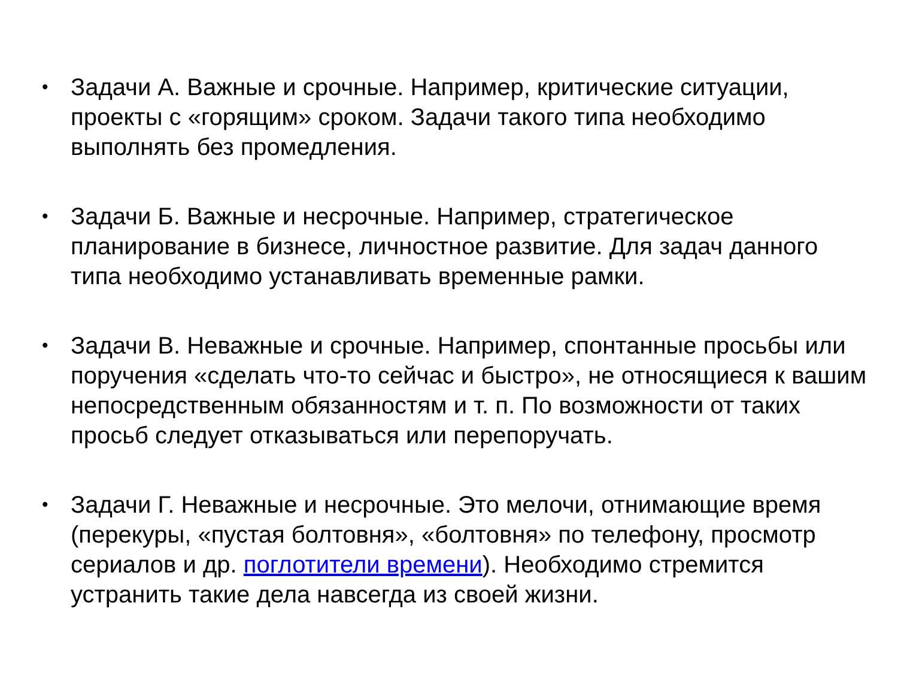• Задачи А. Важные и срочные. Например, критические ситуации, проекты с «горящим» сроком. Задачи такого типа необходимо выполнять без промедления.
• Задачи Б. Важные и несрочные. Например, стратегическое планирование в бизнесе, личностное развитие. Для задач данного типа необходимо устанавливать временные рамки.
• Задачи В. Неважные и срочные. Например, спонтанные просьбы или поручения «сделать что-то сейчас и быстро», не относящиеся к вашим непосредственным обязанностям и т. п. По возможности от таких просьб следует отказываться или перепоручать.
• Задачи Г. Неважные и несрочные. Это мелочи, отнимающие время (перекуры, «пустая болтовня», «болтовня» по телефону, просмотр сериалов и др. поглотители времени). Необходимо стремится устранить такие дела навсегда из своей жизни.